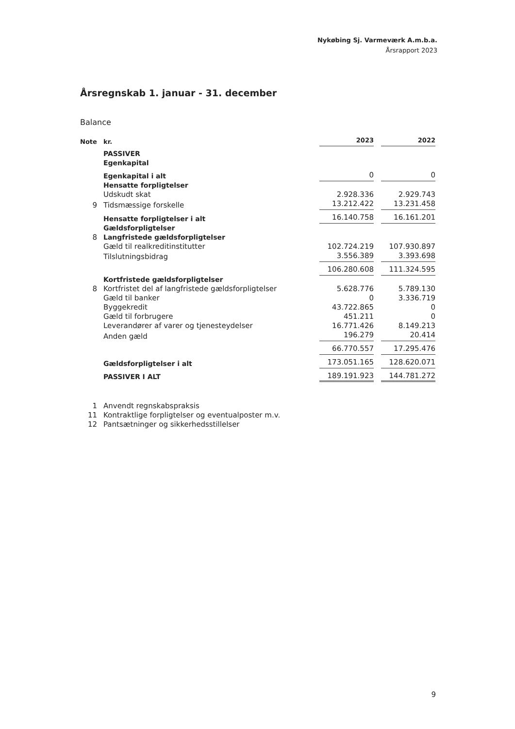Nykøbing Sj. Varmeværk A.m.b.a.
Årsrapport 2023
Årsregnskab 1. januar - 31. december
Balance
| Note | kr. | 2023 | | 2022 |
| --- | --- | --- | --- | --- |
| | PASSIVER | | | |
| | Egenkapital | | | |
| | Egenkapital i alt | 0 | | 0 |
| | Hensatte forpligtelser | | | |
| | Udskudt skat | 2.928.336 | | 2.929.743 |
| 9 | Tidsmæssige forskelle | 13.212.422 | | 13.231.458 |
| | Hensatte forpligtelser i alt | 16.140.758 | | 16.161.201 |
| | Gældsforpligtelser | | | |
| 8 | Langfristede gældsforpligtelser | | | |
| | Gæld til realkreditinstitutter | 102.724.219 | | 107.930.897 |
| | Tilslutningsbidrag | 3.556.389 | | 3.393.698 |
| | | 106.280.608 | | 111.324.595 |
| | Kortfristede gældsforpligtelser | | | |
| 8 | Kortfristet del af langfristede gældsforpligtelser | 5.628.776 | | 5.789.130 |
| | Gæld til banker | 0 | | 3.336.719 |
| | Byggekredit | 43.722.865 | | 0 |
| | Gæld til forbrugere | 451.211 | | 0 |
| | Leverandører af varer og tjenesteydelser | 16.771.426 | | 8.149.213 |
| | Anden gæld | 196.279 | | 20.414 |
| | | 66.770.557 | | 17.295.476 |
| | Gældsforpligtelser i alt | 173.051.165 | | 128.620.071 |
| | PASSIVER I ALT | 189.191.923 | | 144.781.272 |
1 Anvendt regnskabspraksis
11 Kontraktlige forpligtelser og eventualposter m.v.
12 Pantsætninger og sikkerhedsstillelser
9